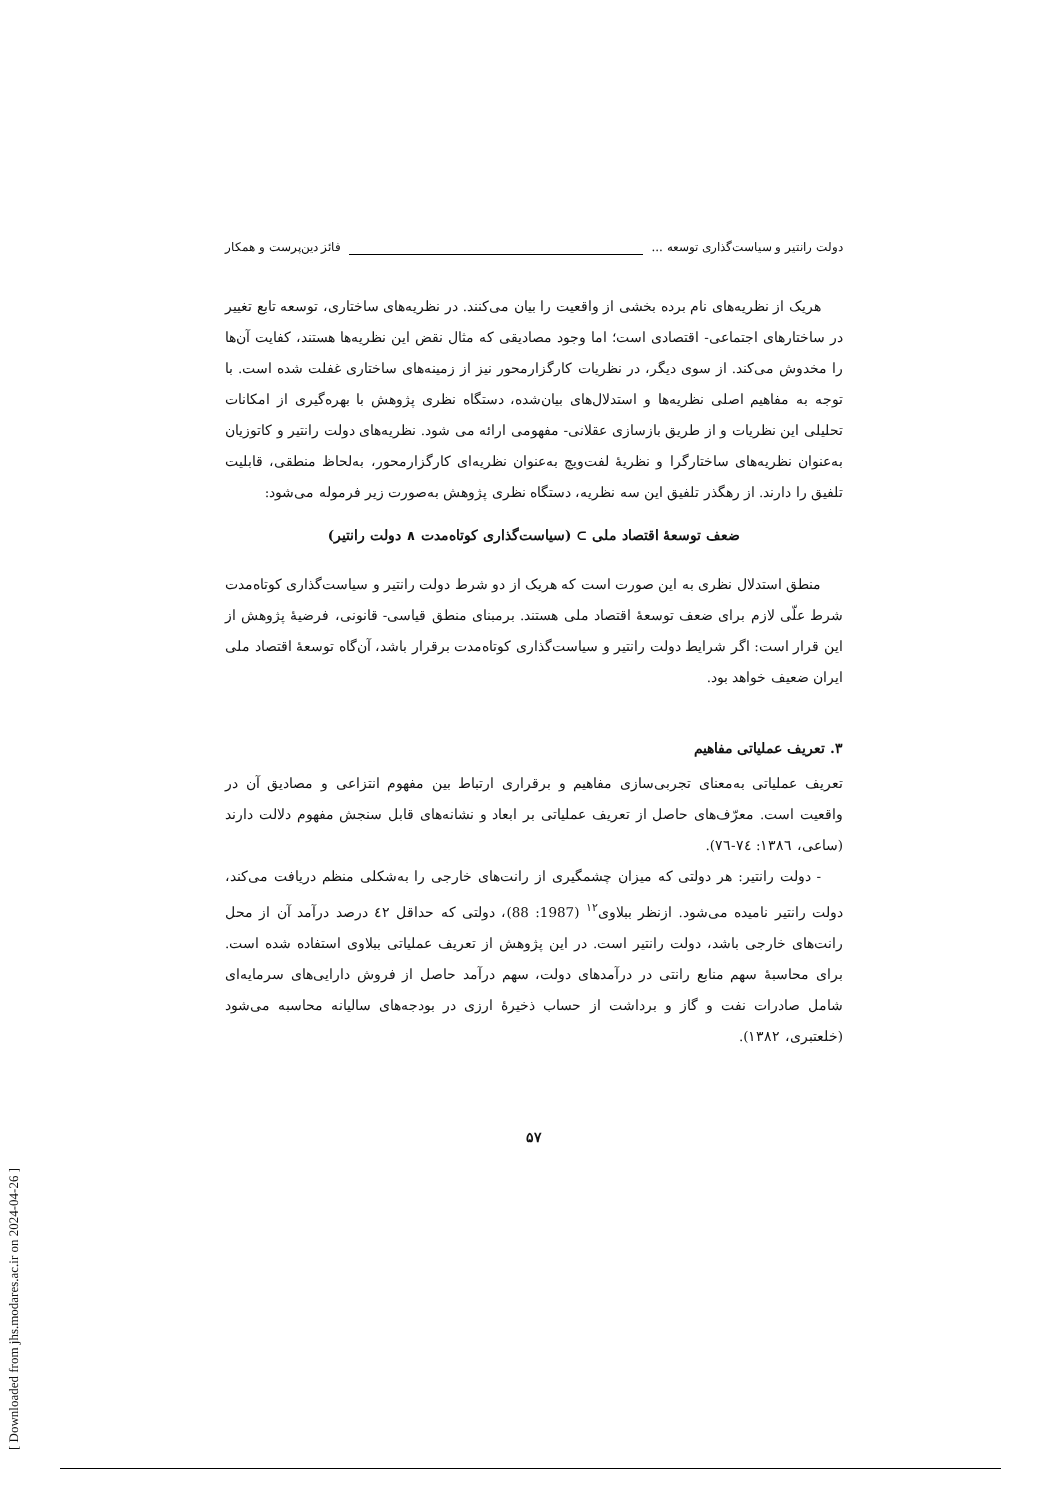دولت رانتیر و سیاست‌گذاری توسعه ... فائز دین‌پرست و همکار
هریک از نظریه‌های نام برده بخشی از واقعیت را بیان می‌کنند. در نظریه‌های ساختاری، توسعه تابع تغییر در ساختارهای اجتماعی- اقتصادی است؛ اما وجود مصادیقی که مثال نقض این نظریه‌ها هستند، کفایت آن‌ها را مخدوش می‌کند. از سوی دیگر، در نظریات کارگزارمحور نیز از زمینه‌های ساختاری غفلت شده است. با توجه به مفاهیم اصلی نظریه‌ها و استدلال‌های بیان‌شده، دستگاه نظری پژوهش با بهره‌گیری از امکانات تحلیلی این نظریات و از طریق بازسازی عقلانی- مفهومی ارائه می شود. نظریه‌های دولت رانتیر و کاتوزیان به‌عنوان نظریه‌های ساختارگرا و نظریهٔ لفت‌ویچ به‌عنوان نظریه‌ای کارگزارمحور، به‌لحاظ منطقی، قابلیت تلفیق را دارند. از رهگذر تلفیق این سه نظریه، دستگاه نظری پژوهش به‌صورت زیر فرموله می‌شود:
ضعف توسعهٔ اقتصاد ملی ⊃ (سیاست‌گذاری کوتاه‌مدت ∧ دولت رانتیر)
منطق استدلال نظری به این صورت است که هریک از دو شرط دولت رانتیر و سیاست‌گذاری کوتاه‌مدت شرط علّی لازم برای ضعف توسعهٔ اقتصاد ملی هستند. برمبنای منطق قیاسی- قانونی، فرضیهٔ پژوهش از این قرار است: اگر شرایط دولت رانتیر و سیاست‌گذاری کوتاه‌مدت برقرار باشد، آن‌گاه توسعهٔ اقتصاد ملی ایران ضعیف خواهد بود.
۳. تعریف عملیاتی مفاهیم
تعریف عملیاتی به‌معنای تجربی‌سازی مفاهیم و برقراری ارتباط بین مفهوم انتزاعی و مصادیق آن در واقعیت است. معرّف‌های حاصل از تعریف عملیاتی بر ابعاد و نشانه‌های قابل سنجش مفهوم دلالت دارند (ساعی، ۱۳۸٦: ۷٤-۷٦).
- دولت رانتیر: هر دولتی که میزان چشمگیری از رانت‌های خارجی را به‌شکلی منظم دریافت می‌کند، دولت رانتیر نامیده می‌شود. ازنظر ببلاوی<sup>۱۲</sup> (1987: 88)، دولتی که حداقل ٤۲ درصد درآمد آن از محل رانت‌های خارجی باشد، دولت رانتیر است. در این پژوهش از تعریف عملیاتی ببلاوی استفاده شده است. برای محاسبهٔ سهم منابع رانتی در درآمدهای دولت، سهم درآمد حاصل از فروش دارایی‌های سرمایه‌ای شامل صادرات نفت و گاز و برداشت از حساب ذخیرهٔ ارزی در بودجه‌های سالیانه محاسبه می‌شود (خلعتبری، ۱۳۸۲).
۵۷
[ Downloaded from jhs.modares.ac.ir on 2024-04-26 ]